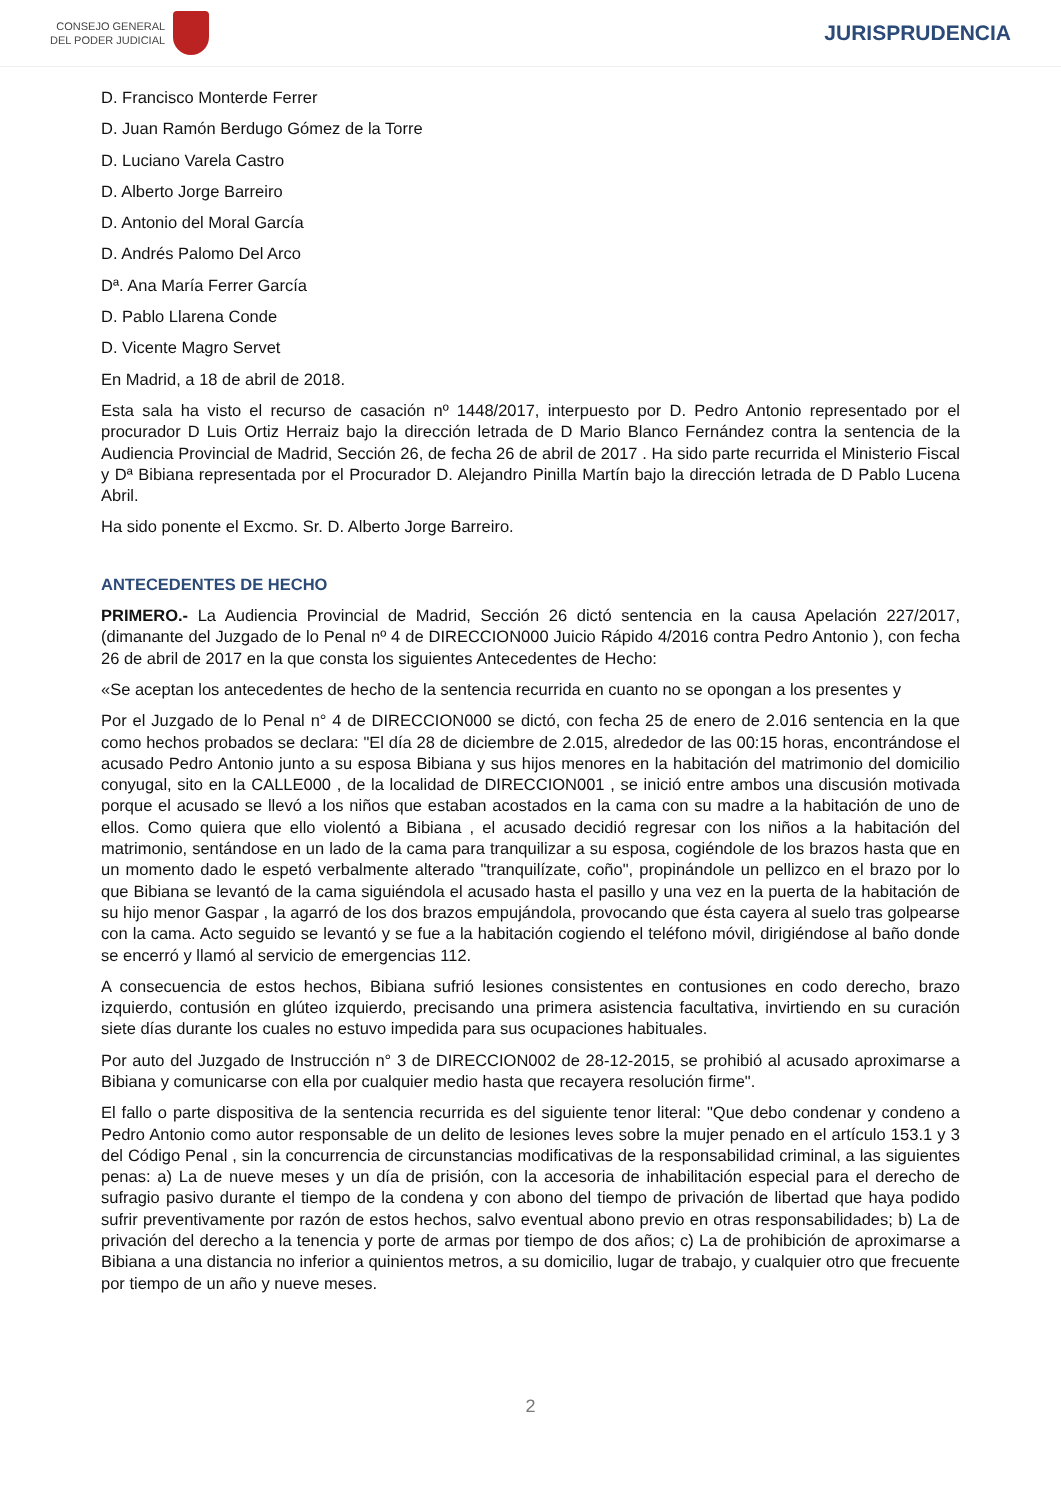CONSEJO GENERAL
DEL PODER JUDICIAL
JURISPRUDENCIA
D. Francisco Monterde Ferrer
D. Juan Ramón Berdugo Gómez de la Torre
D. Luciano Varela Castro
D. Alberto Jorge Barreiro
D. Antonio del Moral García
D. Andrés Palomo Del Arco
Dª. Ana María Ferrer García
D. Pablo Llarena Conde
D. Vicente Magro Servet
En Madrid, a 18 de abril de 2018.
Esta sala ha visto el recurso de casación nº 1448/2017, interpuesto por D. Pedro Antonio representado por el procurador D Luis Ortiz Herraiz bajo la dirección letrada de D Mario Blanco Fernández contra la sentencia de la Audiencia Provincial de Madrid, Sección 26, de fecha 26 de abril de 2017 . Ha sido parte recurrida el Ministerio Fiscal y Dª Bibiana representada por el Procurador D. Alejandro Pinilla Martín bajo la dirección letrada de D Pablo Lucena Abril.
Ha sido ponente el Excmo. Sr. D. Alberto Jorge Barreiro.
ANTECEDENTES DE HECHO
PRIMERO.- La Audiencia Provincial de Madrid, Sección 26 dictó sentencia en la causa Apelación 227/2017, (dimanante del Juzgado de lo Penal nº 4 de DIRECCION000 Juicio Rápido 4/2016 contra Pedro Antonio ), con fecha 26 de abril de 2017 en la que consta los siguientes Antecedentes de Hecho:
«Se aceptan los antecedentes de hecho de la sentencia recurrida en cuanto no se opongan a los presentes y
Por el Juzgado de lo Penal n° 4 de DIRECCION000 se dictó, con fecha 25 de enero de 2.016 sentencia en la que como hechos probados se declara: "El día 28 de diciembre de 2.015, alrededor de las 00:15 horas, encontrándose el acusado Pedro Antonio junto a su esposa Bibiana y sus hijos menores en la habitación del matrimonio del domicilio conyugal, sito en la CALLE000 , de la localidad de DIRECCION001 , se inició entre ambos una discusión motivada porque el acusado se llevó a los niños que estaban acostados en la cama con su madre a la habitación de uno de ellos. Como quiera que ello violentó a Bibiana , el acusado decidió regresar con los niños a la habitación del matrimonio, sentándose en un lado de la cama para tranquilizar a su esposa, cogiéndole de los brazos hasta que en un momento dado le espetó verbalmente alterado "tranquilízate, coño", propinándole un pellizco en el brazo por lo que Bibiana se levantó de la cama siguiéndola el acusado hasta el pasillo y una vez en la puerta de la habitación de su hijo menor Gaspar , la agarró de los dos brazos empujándola, provocando que ésta cayera al suelo tras golpearse con la cama. Acto seguido se levantó y se fue a la habitación cogiendo el teléfono móvil, dirigiéndose al baño donde se encerró y llamó al servicio de emergencias 112.
A consecuencia de estos hechos, Bibiana sufrió lesiones consistentes en contusiones en codo derecho, brazo izquierdo, contusión en glúteo izquierdo, precisando una primera asistencia facultativa, invirtiendo en su curación siete días durante los cuales no estuvo impedida para sus ocupaciones habituales.
Por auto del Juzgado de Instrucción n° 3 de DIRECCION002 de 28-12-2015, se prohibió al acusado aproximarse a Bibiana y comunicarse con ella por cualquier medio hasta que recayera resolución firme".
El fallo o parte dispositiva de la sentencia recurrida es del siguiente tenor literal: "Que debo condenar y condeno a Pedro Antonio como autor responsable de un delito de lesiones leves sobre la mujer penado en el artículo 153.1 y 3 del Código Penal , sin la concurrencia de circunstancias modificativas de la responsabilidad criminal, a las siguientes penas: a) La de nueve meses y un día de prisión, con la accesoria de inhabilitación especial para el derecho de sufragio pasivo durante el tiempo de la condena y con abono del tiempo de privación de libertad que haya podido sufrir preventivamente por razón de estos hechos, salvo eventual abono previo en otras responsabilidades; b) La de privación del derecho a la tenencia y porte de armas por tiempo de dos años; c) La de prohibición de aproximarse a Bibiana a una distancia no inferior a quinientos metros, a su domicilio, lugar de trabajo, y cualquier otro que frecuente por tiempo de un año y nueve meses.
2